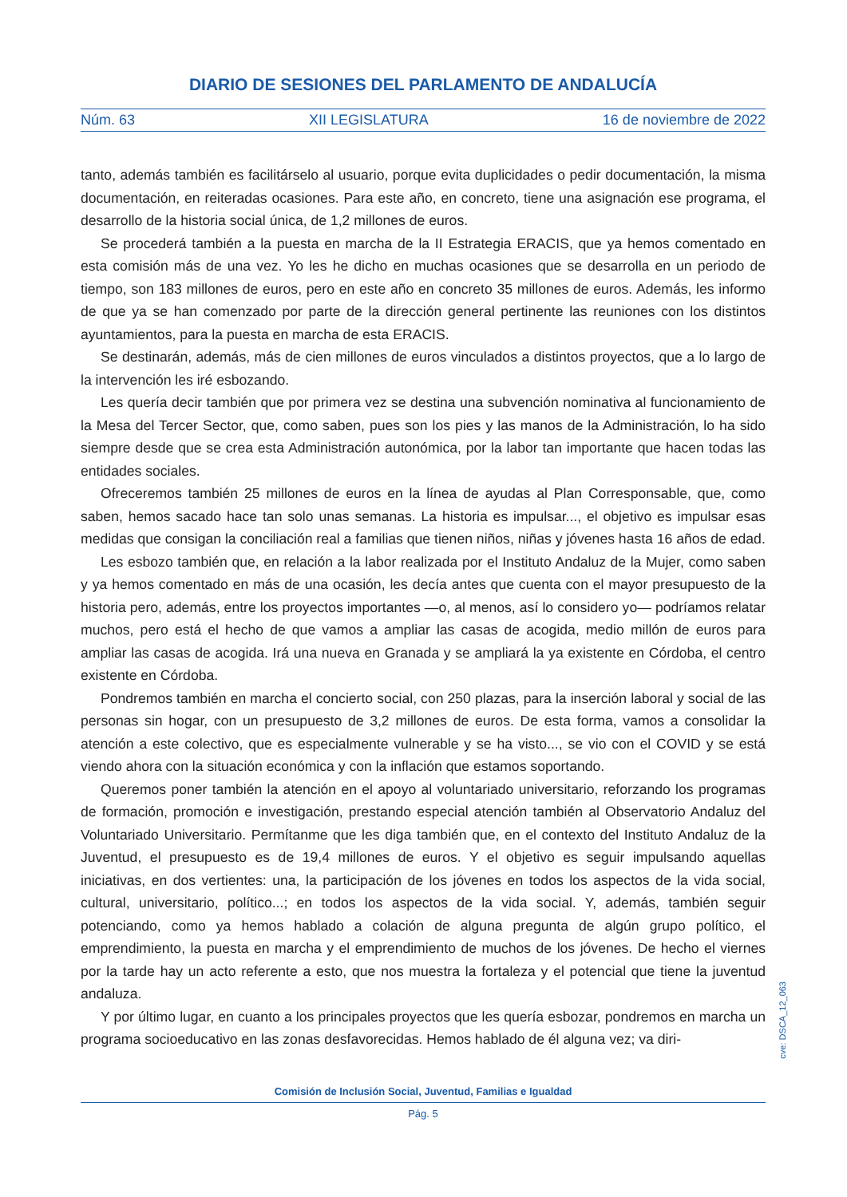DIARIO DE SESIONES DEL PARLAMENTO DE ANDALUCÍA
Núm. 63 XII LEGISLATURA 16 de noviembre de 2022
tanto, además también es facilitárselo al usuario, porque evita duplicidades o pedir documentación, la misma documentación, en reiteradas ocasiones. Para este año, en concreto, tiene una asignación ese programa, el desarrollo de la historia social única, de 1,2 millones de euros.
Se procederá también a la puesta en marcha de la II Estrategia ERACIS, que ya hemos comentado en esta comisión más de una vez. Yo les he dicho en muchas ocasiones que se desarrolla en un periodo de tiempo, son 183 millones de euros, pero en este año en concreto 35 millones de euros. Además, les informo de que ya se han comenzado por parte de la dirección general pertinente las reuniones con los distintos ayuntamientos, para la puesta en marcha de esta ERACIS.
Se destinarán, además, más de cien millones de euros vinculados a distintos proyectos, que a lo largo de la intervención les iré esbozando.
Les quería decir también que por primera vez se destina una subvención nominativa al funcionamiento de la Mesa del Tercer Sector, que, como saben, pues son los pies y las manos de la Administración, lo ha sido siempre desde que se crea esta Administración autonómica, por la labor tan importante que hacen todas las entidades sociales.
Ofreceremos también 25 millones de euros en la línea de ayudas al Plan Corresponsable, que, como saben, hemos sacado hace tan solo unas semanas. La historia es impulsar..., el objetivo es impulsar esas medidas que consigan la conciliación real a familias que tienen niños, niñas y jóvenes hasta 16 años de edad.
Les esbozo también que, en relación a la labor realizada por el Instituto Andaluz de la Mujer, como saben y ya hemos comentado en más de una ocasión, les decía antes que cuenta con el mayor presupuesto de la historia pero, además, entre los proyectos importantes —o, al menos, así lo considero yo— podríamos relatar muchos, pero está el hecho de que vamos a ampliar las casas de acogida, medio millón de euros para ampliar las casas de acogida. Irá una nueva en Granada y se ampliará la ya existente en Córdoba, el centro existente en Córdoba.
Pondremos también en marcha el concierto social, con 250 plazas, para la inserción laboral y social de las personas sin hogar, con un presupuesto de 3,2 millones de euros. De esta forma, vamos a consolidar la atención a este colectivo, que es especialmente vulnerable y se ha visto..., se vio con el COVID y se está viendo ahora con la situación económica y con la inflación que estamos soportando.
Queremos poner también la atención en el apoyo al voluntariado universitario, reforzando los programas de formación, promoción e investigación, prestando especial atención también al Observatorio Andaluz del Voluntariado Universitario. Permítanme que les diga también que, en el contexto del Instituto Andaluz de la Juventud, el presupuesto es de 19,4 millones de euros. Y el objetivo es seguir impulsando aquellas iniciativas, en dos vertientes: una, la participación de los jóvenes en todos los aspectos de la vida social, cultural, universitario, político...; en todos los aspectos de la vida social. Y, además, también seguir potenciando, como ya hemos hablado a colación de alguna pregunta de algún grupo político, el emprendimiento, la puesta en marcha y el emprendimiento de muchos de los jóvenes. De hecho el viernes por la tarde hay un acto referente a esto, que nos muestra la fortaleza y el potencial que tiene la juventud andaluza.
Y por último lugar, en cuanto a los principales proyectos que les quería esbozar, pondremos en marcha un programa socioeducativo en las zonas desfavorecidas. Hemos hablado de él alguna vez; va diri-
cve: DSCA_12_063
Comisión de Inclusión Social, Juventud, Familias e Igualdad
Pág. 5